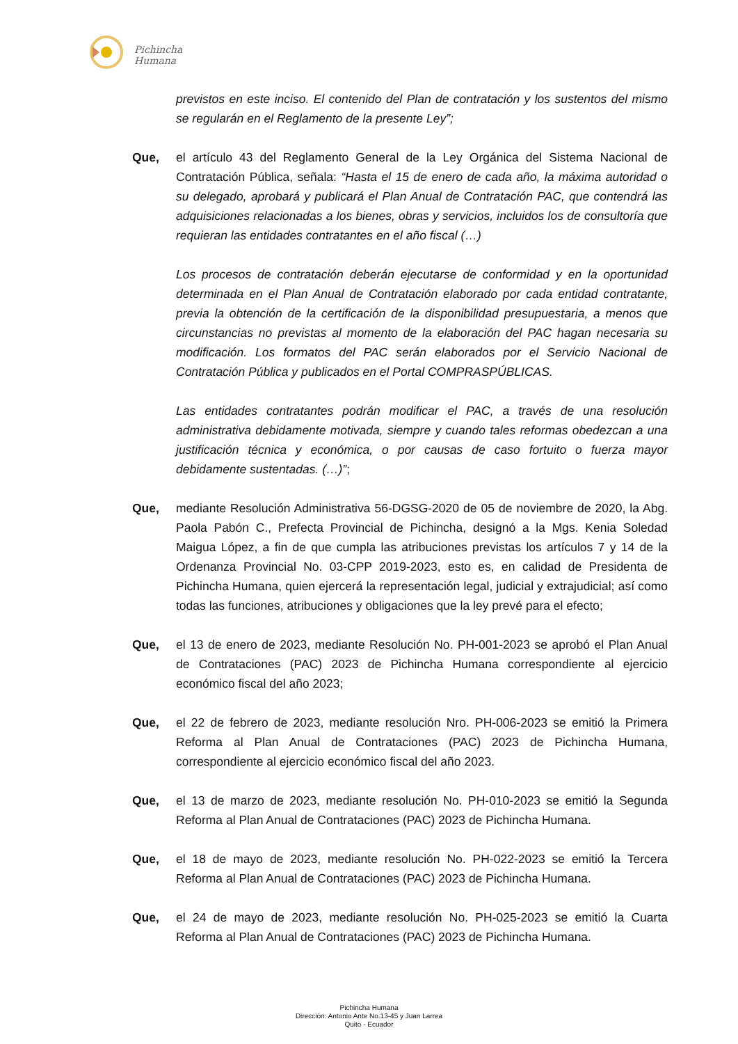Pichincha
Humana
previstos en este inciso. El contenido del Plan de contratación y los sustentos del mismo se regularán en el Reglamento de la presente Ley”;
Que, el artículo 43 del Reglamento General de la Ley Orgánica del Sistema Nacional de Contratación Pública, señala: “Hasta el 15 de enero de cada año, la máxima autoridad o su delegado, aprobará y publicará el Plan Anual de Contratación PAC, que contendrá las adquisiciones relacionadas a los bienes, obras y servicios, incluidos los de consultoría que requieran las entidades contratantes en el año fiscal (…)
Los procesos de contratación deberán ejecutarse de conformidad y en la oportunidad determinada en el Plan Anual de Contratación elaborado por cada entidad contratante, previa la obtención de la certificación de la disponibilidad presupuestaria, a menos que circunstancias no previstas al momento de la elaboración del PAC hagan necesaria su modificación. Los formatos del PAC serán elaborados por el Servicio Nacional de Contratación Pública y publicados en el Portal COMPRASPÚBLICAS.
Las entidades contratantes podrán modificar el PAC, a través de una resolución administrativa debidamente motivada, siempre y cuando tales reformas obedezcan a una justificación técnica y económica, o por causas de caso fortuito o fuerza mayor debidamente sustentadas. (…)”;
Que, mediante Resolución Administrativa 56-DGSG-2020 de 05 de noviembre de 2020, la Abg. Paola Pabón C., Prefecta Provincial de Pichincha, designó a la Mgs. Kenia Soledad Maigua López, a fin de que cumpla las atribuciones previstas los artículos 7 y 14 de la Ordenanza Provincial No. 03-CPP 2019-2023, esto es, en calidad de Presidenta de Pichincha Humana, quien ejercerá la representación legal, judicial y extrajudicial; así como todas las funciones, atribuciones y obligaciones que la ley prevé para el efecto;
Que, el 13 de enero de 2023, mediante Resolución No. PH-001-2023 se aprobó el Plan Anual de Contrataciones (PAC) 2023 de Pichincha Humana correspondiente al ejercicio económico fiscal del año 2023;
Que, el 22 de febrero de 2023, mediante resolución Nro. PH-006-2023 se emitió la Primera Reforma al Plan Anual de Contrataciones (PAC) 2023 de Pichincha Humana, correspondiente al ejercicio económico fiscal del año 2023.
Que, el 13 de marzo de 2023, mediante resolución No. PH-010-2023 se emitió la Segunda Reforma al Plan Anual de Contrataciones (PAC) 2023 de Pichincha Humana.
Que, el 18 de mayo de 2023, mediante resolución No. PH-022-2023 se emitió la Tercera Reforma al Plan Anual de Contrataciones (PAC) 2023 de Pichincha Humana.
Que, el 24 de mayo de 2023, mediante resolución No. PH-025-2023 se emitió la Cuarta Reforma al Plan Anual de Contrataciones (PAC) 2023 de Pichincha Humana.
Pichincha Humana
Dirección: Antonio Ante No.13-45 y Juan Larrea
Quito - Ecuador